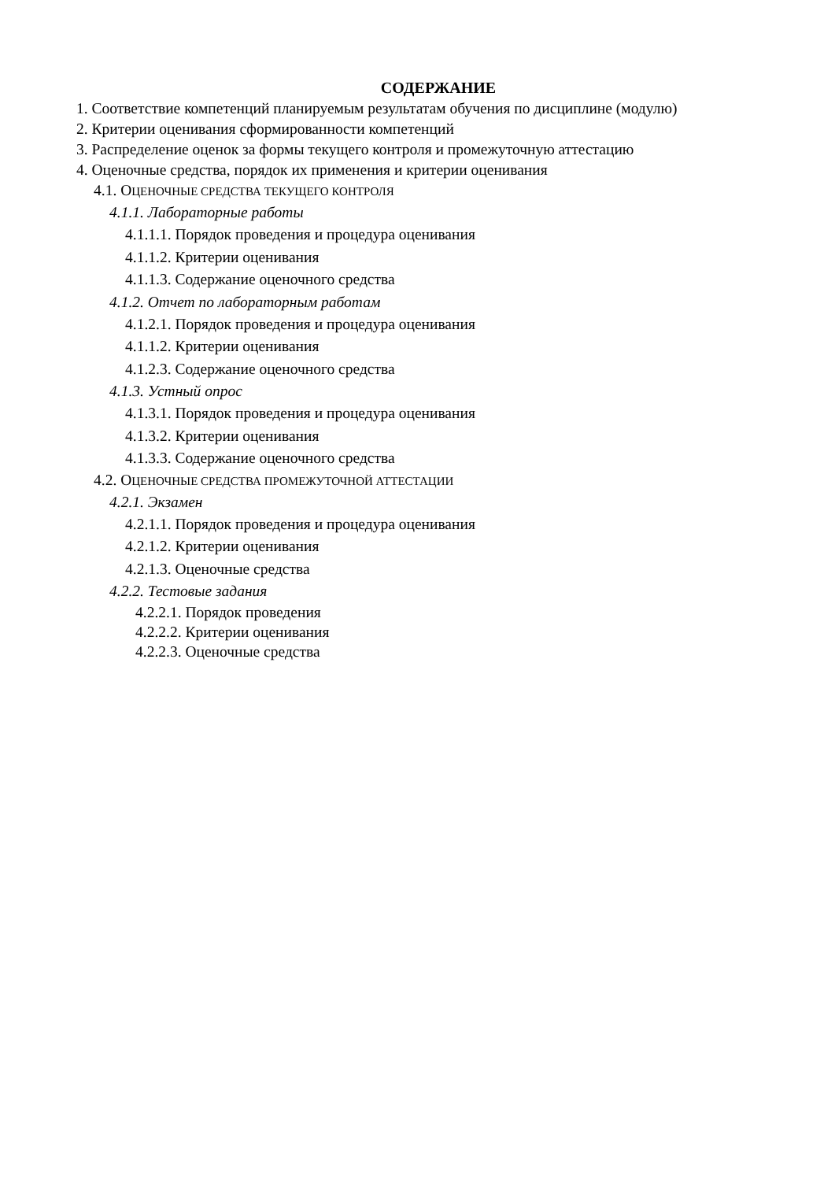СОДЕРЖАНИЕ
1. Соответствие компетенций планируемым результатам обучения по дисциплине (модулю)
2. Критерии оценивания сформированности компетенций
3. Распределение оценок за формы текущего контроля и промежуточную аттестацию
4. Оценочные средства, порядок их применения и критерии оценивания
4.1. ОЦЕНОЧНЫЕ СРЕДСТВА ТЕКУЩЕГО КОНТРОЛЯ
4.1.1. Лабораторные работы
4.1.1.1. Порядок проведения и процедура оценивания
4.1.1.2. Критерии оценивания
4.1.1.3. Содержание оценочного средства
4.1.2. Отчет по лабораторным работам
4.1.2.1. Порядок проведения и процедура оценивания
4.1.1.2. Критерии оценивания
4.1.2.3. Содержание оценочного средства
4.1.3. Устный опрос
4.1.3.1. Порядок проведения и процедура оценивания
4.1.3.2. Критерии оценивания
4.1.3.3. Содержание оценочного средства
4.2. ОЦЕНОЧНЫЕ СРЕДСТВА ПРОМЕЖУТОЧНОЙ АТТЕСТАЦИИ
4.2.1. Экзамен
4.2.1.1. Порядок проведения и процедура оценивания
4.2.1.2. Критерии оценивания
4.2.1.3. Оценочные средства
4.2.2. Тестовые задания
4.2.2.1. Порядок проведения
4.2.2.2. Критерии оценивания
4.2.2.3. Оценочные средства